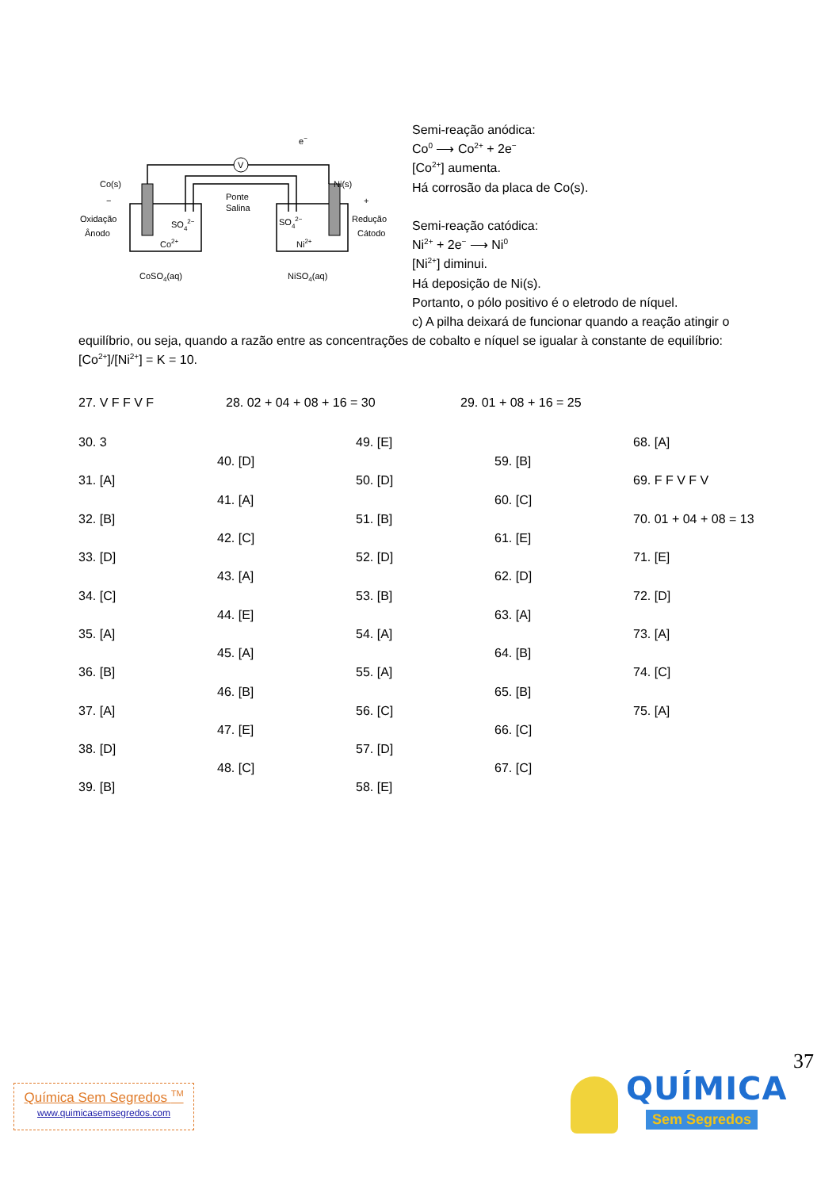V
Co(s)
Ni(s)
−
+
Oxidação
Ânodo
Redução
Cátodo
Ponte
Salina
SO42−
SO42−
Co2+
Ni2+
e−
CoSO4(aq)
NiSO4(aq)
Semi-reação anódica:
Co<sup>0</sup> ⟶ Co<sup>2+</sup> + 2e<sup>−</sup>
[Co<sup>2+</sup>] aumenta.
Há corrosão da placa de Co(s).
Semi-reação catódica:
Ni<sup>2+</sup> + 2e<sup>−</sup> ⟶ Ni<sup>0</sup>
[Ni<sup>2+</sup>] diminui.
Há deposição de Ni(s).
Portanto, o pólo positivo é o eletrodo de níquel.
c) A pilha deixará de funcionar quando a reação atingir o equilíbrio, ou seja, quando a razão entre as concentrações de cobalto e níquel se igualar à constante de equilíbrio: [Co<sup>2+</sup>]/[Ni<sup>2+</sup>] = K = 10.
27. V F F V F 28. 02 + 04 + 08 + 16 = 30 29. 01 + 08 + 16 = 25
| 30. 3 | | 49. [E] | | 68. [A] |
| | 40. [D] | | 59. [B] | |
| 31. [A] | | 50. [D] | | 69. F F V F V |
| | 41. [A] | | 60. [C] | |
| 32. [B] | | 51. [B] | | 70. 01 + 04 + 08 = 13 |
| | 42. [C] | | 61. [E] | |
| 33. [D] | | 52. [D] | | 71. [E] |
| | 43. [A] | | 62. [D] | |
| 34. [C] | | 53. [B] | | 72. [D] |
| | 44. [E] | | 63. [A] | |
| 35. [A] | | 54. [A] | | 73. [A] |
| | 45. [A] | | 64. [B] | |
| 36. [B] | | 55. [A] | | 74. [C] |
| | 46. [B] | | 65. [B] | |
| 37. [A] | | 56. [C] | | 75. [A] |
| | 47. [E] | | 66. [C] | |
| 38. [D] | | 57. [D] | | |
| | 48. [C] | | 67. [C] | |
| 39. [B] | | 58. [E] | | |
37
Química Sem Segredos <sup>TM</sup>
www.quimicasemsegredos.com
QUÍMICA
Sem Segredos